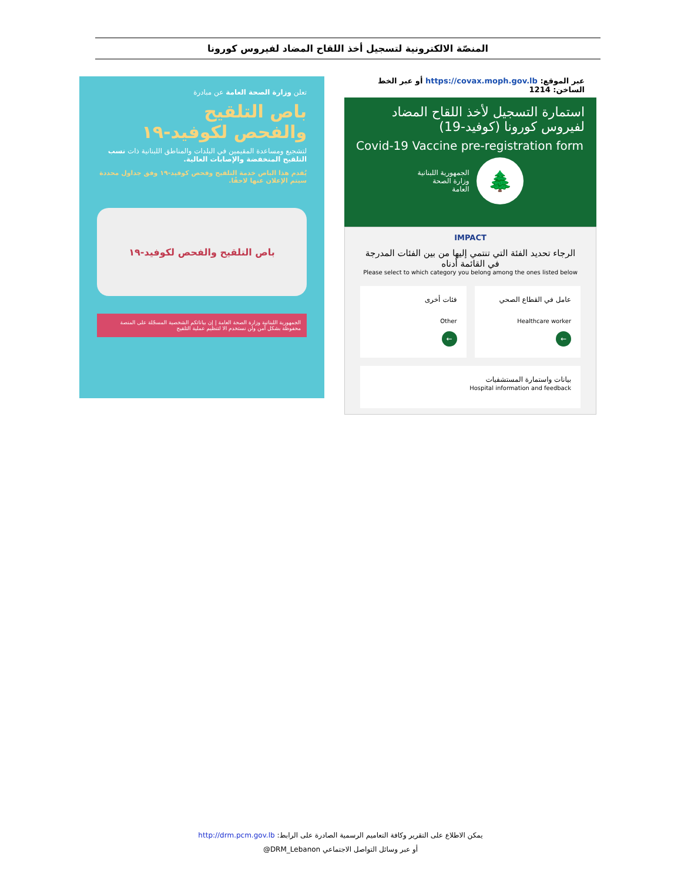المنصّة الالكترونية لتسجيل أخذ اللقاح المضاد لفيروس كورونا
عبر الموقع: https://covax.moph.gov.lb أو عبر الخط الساخن: 1214
استمارة التسجيل لأخذ اللقاح المضاد لفيروس كورونا (كوفيد-19)
Covid-19 Vaccine pre-registration form
🌲
الجمهورية اللبنانية
وزارة الصحة
العامة
IMPACT
الرجاء تحديد الفئة التي تنتمي إليها من بين الفئات المدرجة في القائمة أدناه
Please select to which category you belong among the ones listed below
عامل في القطاع الصحي
Healthcare worker
←
فئات أخرى
Other
←
بيانات واستمارة المستشفيات
Hospital information and feedback
تعلن وزارة الصحة العامة عن مبادرة
باص التلقيح
والفحص لكوفيد-١٩
لتشجيع ومساعدة المقيمين في البلدات والمناطق اللبنانية ذات نسب التلقيح المنخفضة والإصابات العالية.
يُقدم هذا الباص خدمة التلقيح وفحص كوفيد-١٩ وفق جداول محددة سيتم الإعلان عنها لاحقًا.
باص التلقيح والفحص لكوفيد-١٩
الجمهورية اللبنانية وزارة الصحة العامة | إن بياناتكم الشخصية المسجّلة على المنصة محفوظة بشكل آمن ولن نستخدم الا لتنظيم عملية التلقيح
يمكن الاطلاع على التقرير وكافة التعاميم الرسمية الصادرة على الرابط: http://drm.pcm.gov.lb
أو عبر وسائل التواصل الاجتماعي DRM_Lebanon@